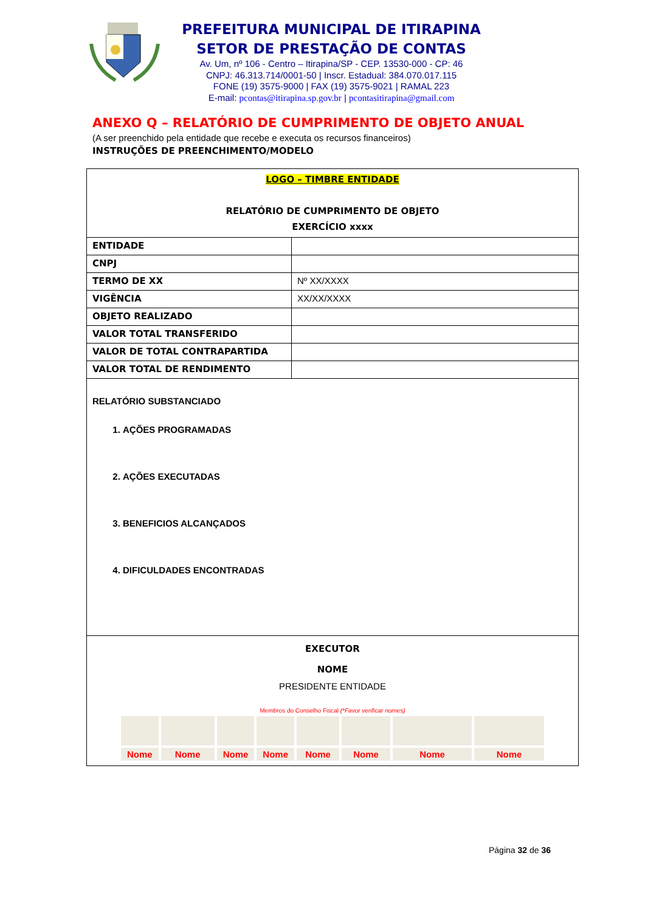PREFEITURA MUNICIPAL DE ITIRAPINA
SETOR DE PRESTAÇÃO DE CONTAS
Av. Um, nº 106 - Centro – Itirapina/SP - CEP. 13530-000 - CP: 46
CNPJ: 46.313.714/0001-50 | Inscr. Estadual: 384.070.017.115
FONE (19) 3575-9000 | FAX (19) 3575-9021 | RAMAL 223
E-mail: pcontas@itirapina.sp.gov.br | pcontasitirapina@gmail.com
ANEXO Q – RELATÓRIO DE CUMPRIMENTO DE OBJETO ANUAL
(A ser preenchido pela entidade que recebe e executa os recursos financeiros)
INSTRUÇÕES DE PREENCHIMENTO/MODELO
| LOGO – TIMBRE ENTIDADE RELATÓRIO DE CUMPRIMENTO DE OBJETO EXERCÍCIO xxxx | |
| ENTIDADE | |
| CNPJ | |
| TERMO DE XX | Nº XX/XXXX |
| VIGÊNCIA | XX/XX/XXXX |
| OBJETO REALIZADO | |
| VALOR TOTAL TRANSFERIDO | |
| VALOR DE TOTAL CONTRAPARTIDA | |
| VALOR TOTAL DE RENDIMENTO | |
| RELATÓRIO SUBSTANCIADO 1. AÇÕES PROGRAMADAS 2. AÇÕES EXECUTADAS 3. BENEFICIOS ALCANÇADOS 4. DIFICULDADES ENCONTRADAS | |
| EXECUTOR NOME PRESIDENTE ENTIDADE Membros do Conselho Fiscal (*Favor verificar nomes) / Nome / Nome / Nome / Nome / Nome / Nome / Nome / Nome / | |
Página 32 de 36